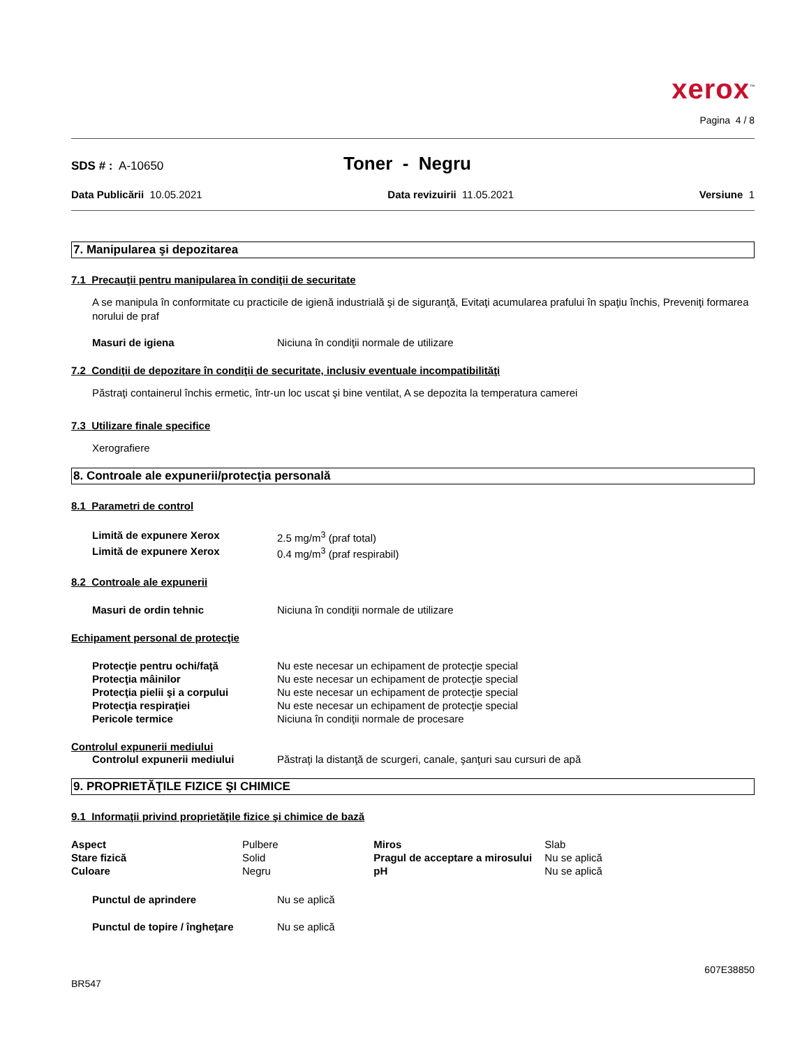xerox<sup>™</sup>
Pagina 4 / 8
SDS # : A-10650
Toner - Negru
Data Publicării 10.05.2021 Data revizuirii 11.05.2021 Versiune 1
7. Manipularea şi depozitarea
7.1 Precauţii pentru manipularea în condiţii de securitate
A se manipula în conformitate cu practicile de igienă industrială şi de siguranţă, Evitaţi acumularea prafului în spaţiu închis, Preveniţi formarea norului de praf
| Masuri de igiena | Niciuna în condiţii normale de utilizare |
7.2 Condiţii de depozitare în condiţii de securitate, inclusiv eventuale incompatibilităţi
Păstraţi containerul închis ermetic, într-un loc uscat şi bine ventilat, A se depozita la temperatura camerei
7.3 Utilizare finale specifice
Xerografiere
8. Controale ale expunerii/protecţia personală
8.1 Parametri de control
| Limită de expunere Xerox | 2.5 mg/m<sup>3</sup> (praf total) |
| Limită de expunere Xerox | 0.4 mg/m<sup>3</sup> (praf respirabil) |
8.2 Controale ale expunerii
| Masuri de ordin tehnic | Niciuna în condiţii normale de utilizare |
Echipament personal de protecţie
| Protecţie pentru ochi/faţă | Nu este necesar un echipament de protecţie special |
| Protecţia mâinilor | Nu este necesar un echipament de protecţie special |
| Protecţia pielii şi a corpului | Nu este necesar un echipament de protecţie special |
| Protecţia respiraţiei | Nu este necesar un echipament de protecţie special |
| Pericole termice | Niciuna în condiţii normale de procesare |
Controlul expunerii mediului
| Controlul expunerii mediului | Păstraţi la distanţă de scurgeri, canale, şanţuri sau cursuri de apă |
9. PROPRIETĂŢILE FIZICE ŞI CHIMICE
9.1 Informaţii privind proprietăţile fizice şi chimice de bază
| Aspect | Pulbere | Miros | Slab |
| Stare fizică | Solid | Pragul de acceptare a mirosului | Nu se aplică |
| Culoare | Negru | pH | Nu se aplică |
| Punctul de aprindere | Nu se aplică |
| Punctul de topire / îngheţare | Nu se aplică |
607E38850
BR547